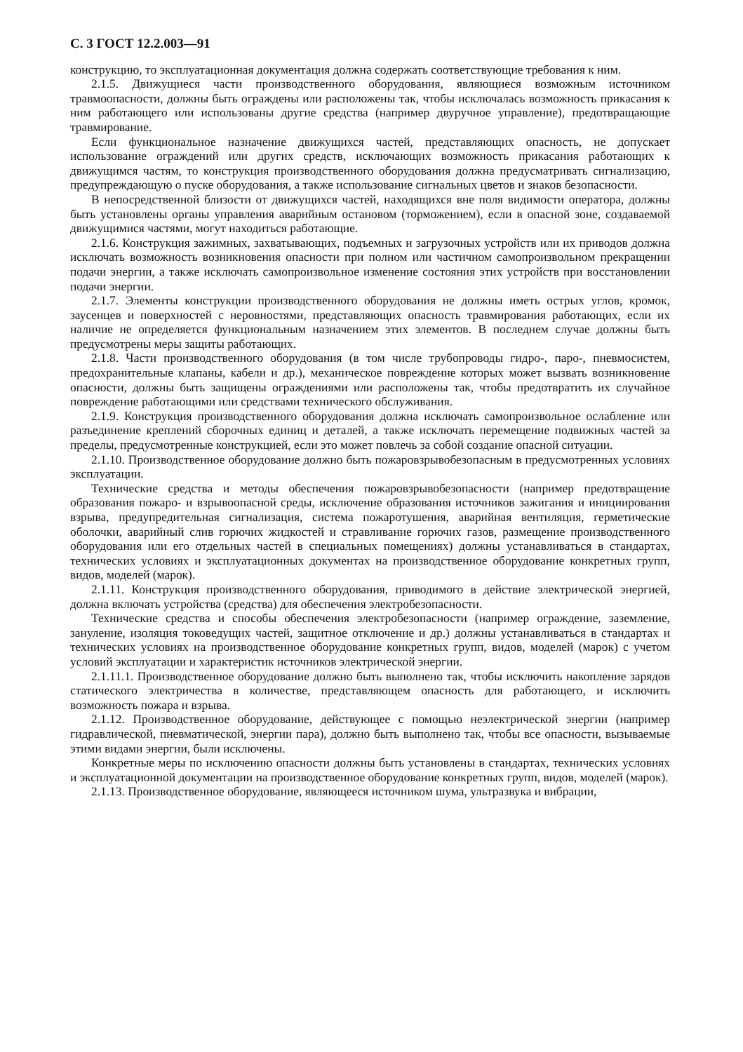С. 3 ГОСТ 12.2.003—91
конструкцию, то эксплуатационная документация должна содержать соответствующие требования к ним.
2.1.5. Движущиеся части производственного оборудования, являющиеся возможным источником травмоопасности, должны быть ограждены или расположены так, чтобы исключалась возможность прикасания к ним работающего или использованы другие средства (например двуручное управление), предотвращающие травмирование.
Если функциональное назначение движущихся частей, представляющих опасность, не допускает использование ограждений или других средств, исключающих возможность прикасания работающих к движущимся частям, то конструкция производственного оборудования должна предусматривать сигнализацию, предупреждающую о пуске оборудования, а также использование сигнальных цветов и знаков безопасности.
В непосредственной близости от движущихся частей, находящихся вне поля видимости оператора, должны быть установлены органы управления аварийным остановом (торможением), если в опасной зоне, создаваемой движущимися частями, могут находиться работающие.
2.1.6. Конструкция зажимных, захватывающих, подъемных и загрузочных устройств или их приводов должна исключать возможность возникновения опасности при полном или частичном самопроизвольном прекращении подачи энергии, а также исключать самопроизвольное изменение состояния этих устройств при восстановлении подачи энергии.
2.1.7. Элементы конструкции производственного оборудования не должны иметь острых углов, кромок, заусенцев и поверхностей с неровностями, представляющих опасность травмирования работающих, если их наличие не определяется функциональным назначением этих элементов. В последнем случае должны быть предусмотрены меры защиты работающих.
2.1.8. Части производственного оборудования (в том числе трубопроводы гидро-, паро-, пневмосистем, предохранительные клапаны, кабели и др.), механическое повреждение которых может вызвать возникновение опасности, должны быть защищены ограждениями или расположены так, чтобы предотвратить их случайное повреждение работающими или средствами технического обслуживания.
2.1.9. Конструкция производственного оборудования должна исключать самопроизвольное ослабление или разъединение креплений сборочных единиц и деталей, а также исключать перемещение подвижных частей за пределы, предусмотренные конструкцией, если это может повлечь за собой создание опасной ситуации.
2.1.10. Производственное оборудование должно быть пожаровзрывобезопасным в предусмотренных условиях эксплуатации.
Технические средства и методы обеспечения пожаровзрывобезопасности (например предотвращение образования пожаро- и взрывоопасной среды, исключение образования источников зажигания и инициирования взрыва, предупредительная сигнализация, система пожаротушения, аварийная вентиляция, герметические оболочки, аварийный слив горючих жидкостей и стравливание горючих газов, размещение производственного оборудования или его отдельных частей в специальных помещениях) должны устанавливаться в стандартах, технических условиях и эксплуатационных документах на производственное оборудование конкретных групп, видов, моделей (марок).
2.1.11. Конструкция производственного оборудования, приводимого в действие электрической энергией, должна включать устройства (средства) для обеспечения электробезопасности.
Технические средства и способы обеспечения электробезопасности (например ограждение, заземление, зануление, изоляция токоведущих частей, защитное отключение и др.) должны устанавливаться в стандартах и технических условиях на производственное оборудование конкретных групп, видов, моделей (марок) с учетом условий эксплуатации и характеристик источников электрической энергии.
2.1.11.1. Производственное оборудование должно быть выполнено так, чтобы исключить накопление зарядов статического электричества в количестве, представляющем опасность для работающего, и исключить возможность пожара и взрыва.
2.1.12. Производственное оборудование, действующее с помощью неэлектрической энергии (например гидравлической, пневматической, энергии пара), должно быть выполнено так, чтобы все опасности, вызываемые этими видами энергии, были исключены.
Конкретные меры по исключению опасности должны быть установлены в стандартах, технических условиях и эксплуатационной документации на производственное оборудование конкретных групп, видов, моделей (марок).
2.1.13. Производственное оборудование, являющееся источником шума, ультразвука и вибрации,